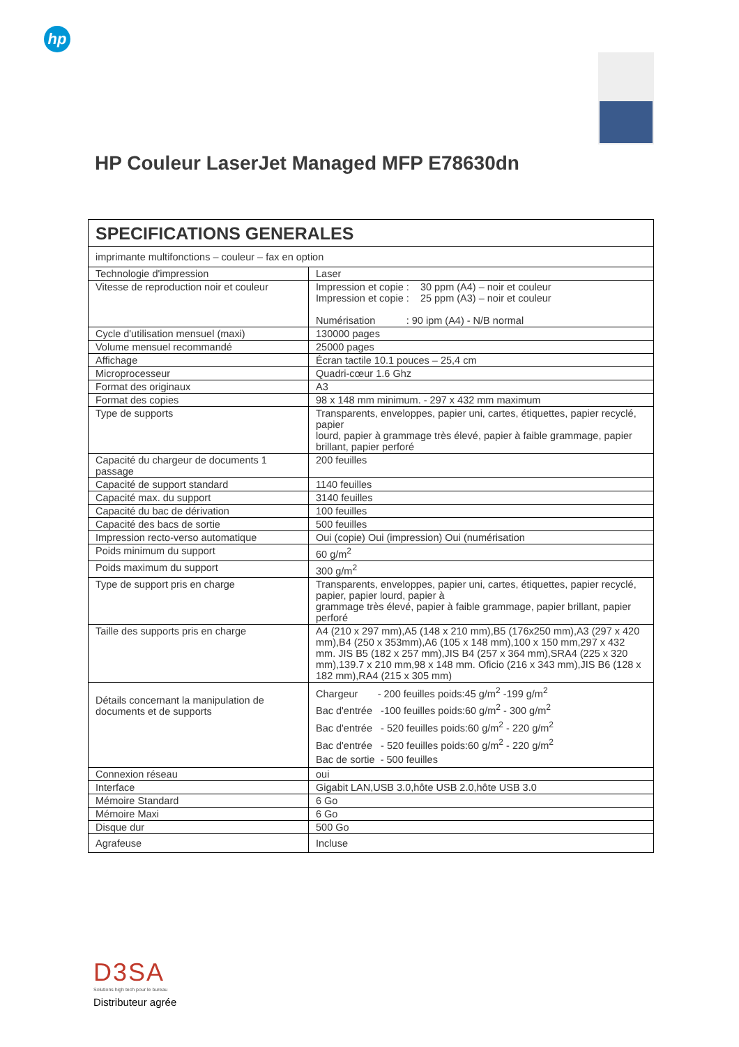hp
HP Couleur LaserJet Managed MFP E78630dn
| SPECIFICATIONS GENERALES | |
| --- | --- |
| imprimante multifonctions – couleur – fax en option | |
| Technologie d'impression | Laser |
| Vitesse de reproduction noir et couleur | Impression et copie : 30 ppm (A4) – noir et couleur Impression et copie : 25 ppm (A3) – noir et couleur Numérisation : 90 ipm (A4) - N/B normal |
| Cycle d'utilisation mensuel (maxi) | 130000 pages |
| Volume mensuel recommandé | 25000 pages |
| Affichage | Écran tactile 10.1 pouces – 25,4 cm |
| Microprocesseur | Quadri-cœur 1.6 Ghz |
| Format des originaux | A3 |
| Format des copies | 98 x 148 mm minimum. - 297 x 432 mm maximum |
| Type de supports | Transparents, enveloppes, papier uni, cartes, étiquettes, papier recyclé, papier lourd, papier à grammage très élevé, papier à faible grammage, papier brillant, papier perforé |
| Capacité du chargeur de documents 1 passage | 200 feuilles |
| Capacité de support standard | 1140 feuilles |
| Capacité max. du support | 3140 feuilles |
| Capacité du bac de dérivation | 100 feuilles |
| Capacité des bacs de sortie | 500 feuilles |
| Impression recto-verso automatique | Oui (copie) Oui (impression) Oui (numérisation |
| Poids minimum du support | 60 g/m<sup>2</sup> |
| Poids maximum du support | 300 g/m<sup>2</sup> |
| Type de support pris en charge | Transparents, enveloppes, papier uni, cartes, étiquettes, papier recyclé, papier, papier lourd, papier à grammage très élevé, papier à faible grammage, papier brillant, papier perforé |
| Taille des supports pris en charge | A4 (210 x 297 mm),A5 (148 x 210 mm),B5 (176x250 mm),A3 (297 x 420 mm),B4 (250 x 353mm),A6 (105 x 148 mm),100 x 150 mm,297 x 432 mm. JIS B5 (182 x 257 mm),JIS B4 (257 x 364 mm),SRA4 (225 x 320 mm),139.7 x 210 mm,98 x 148 mm. Oficio (216 x 343 mm),JIS B6 (128 x 182 mm),RA4 (215 x 305 mm) |
| Détails concernant la manipulation de documents et de supports | Chargeur - 200 feuilles poids:45 g/m<sup>2</sup> -199 g/m<sup>2</sup> Bac d'entrée -100 feuilles poids:60 g/m<sup>2</sup> - 300 g/m<sup>2</sup> Bac d'entrée - 520 feuilles poids:60 g/m<sup>2</sup> - 220 g/m<sup>2</sup> Bac d'entrée - 520 feuilles poids:60 g/m<sup>2</sup> - 220 g/m<sup>2</sup> Bac de sortie - 500 feuilles |
| Connexion réseau | oui |
| Interface | Gigabit LAN,USB 3.0,hôte USB 2.0,hôte USB 3.0 |
| Mémoire Standard | 6 Go |
| Mémoire Maxi | 6 Go |
| Disque dur | 500 Go |
| Agrafeuse | Incluse |
D3SA
Solutions high tech pour le bureau
Distributeur agrée